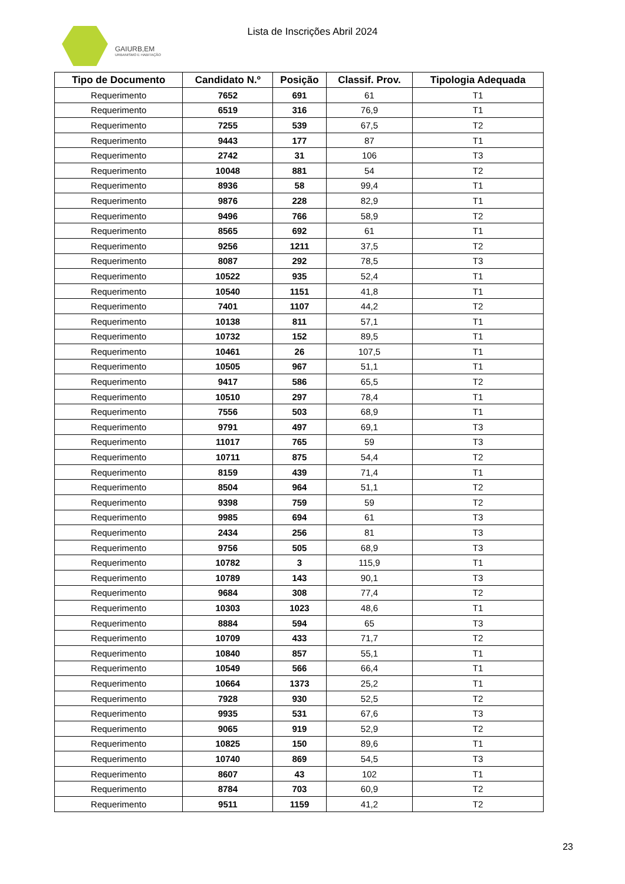GAIURB,EM
URBANISMO E HABITAÇÃO
Lista de Inscrições Abril 2024
| Tipo de Documento | Candidato N.º | Posição | Classif. Prov. | Tipologia Adequada |
| --- | --- | --- | --- | --- |
| Requerimento | 7652 | 691 | 61 | T1 |
| Requerimento | 6519 | 316 | 76,9 | T1 |
| Requerimento | 7255 | 539 | 67,5 | T2 |
| Requerimento | 9443 | 177 | 87 | T1 |
| Requerimento | 2742 | 31 | 106 | T3 |
| Requerimento | 10048 | 881 | 54 | T2 |
| Requerimento | 8936 | 58 | 99,4 | T1 |
| Requerimento | 9876 | 228 | 82,9 | T1 |
| Requerimento | 9496 | 766 | 58,9 | T2 |
| Requerimento | 8565 | 692 | 61 | T1 |
| Requerimento | 9256 | 1211 | 37,5 | T2 |
| Requerimento | 8087 | 292 | 78,5 | T3 |
| Requerimento | 10522 | 935 | 52,4 | T1 |
| Requerimento | 10540 | 1151 | 41,8 | T1 |
| Requerimento | 7401 | 1107 | 44,2 | T2 |
| Requerimento | 10138 | 811 | 57,1 | T1 |
| Requerimento | 10732 | 152 | 89,5 | T1 |
| Requerimento | 10461 | 26 | 107,5 | T1 |
| Requerimento | 10505 | 967 | 51,1 | T1 |
| Requerimento | 9417 | 586 | 65,5 | T2 |
| Requerimento | 10510 | 297 | 78,4 | T1 |
| Requerimento | 7556 | 503 | 68,9 | T1 |
| Requerimento | 9791 | 497 | 69,1 | T3 |
| Requerimento | 11017 | 765 | 59 | T3 |
| Requerimento | 10711 | 875 | 54,4 | T2 |
| Requerimento | 8159 | 439 | 71,4 | T1 |
| Requerimento | 8504 | 964 | 51,1 | T2 |
| Requerimento | 9398 | 759 | 59 | T2 |
| Requerimento | 9985 | 694 | 61 | T3 |
| Requerimento | 2434 | 256 | 81 | T3 |
| Requerimento | 9756 | 505 | 68,9 | T3 |
| Requerimento | 10782 | 3 | 115,9 | T1 |
| Requerimento | 10789 | 143 | 90,1 | T3 |
| Requerimento | 9684 | 308 | 77,4 | T2 |
| Requerimento | 10303 | 1023 | 48,6 | T1 |
| Requerimento | 8884 | 594 | 65 | T3 |
| Requerimento | 10709 | 433 | 71,7 | T2 |
| Requerimento | 10840 | 857 | 55,1 | T1 |
| Requerimento | 10549 | 566 | 66,4 | T1 |
| Requerimento | 10664 | 1373 | 25,2 | T1 |
| Requerimento | 7928 | 930 | 52,5 | T2 |
| Requerimento | 9935 | 531 | 67,6 | T3 |
| Requerimento | 9065 | 919 | 52,9 | T2 |
| Requerimento | 10825 | 150 | 89,6 | T1 |
| Requerimento | 10740 | 869 | 54,5 | T3 |
| Requerimento | 8607 | 43 | 102 | T1 |
| Requerimento | 8784 | 703 | 60,9 | T2 |
| Requerimento | 9511 | 1159 | 41,2 | T2 |
23